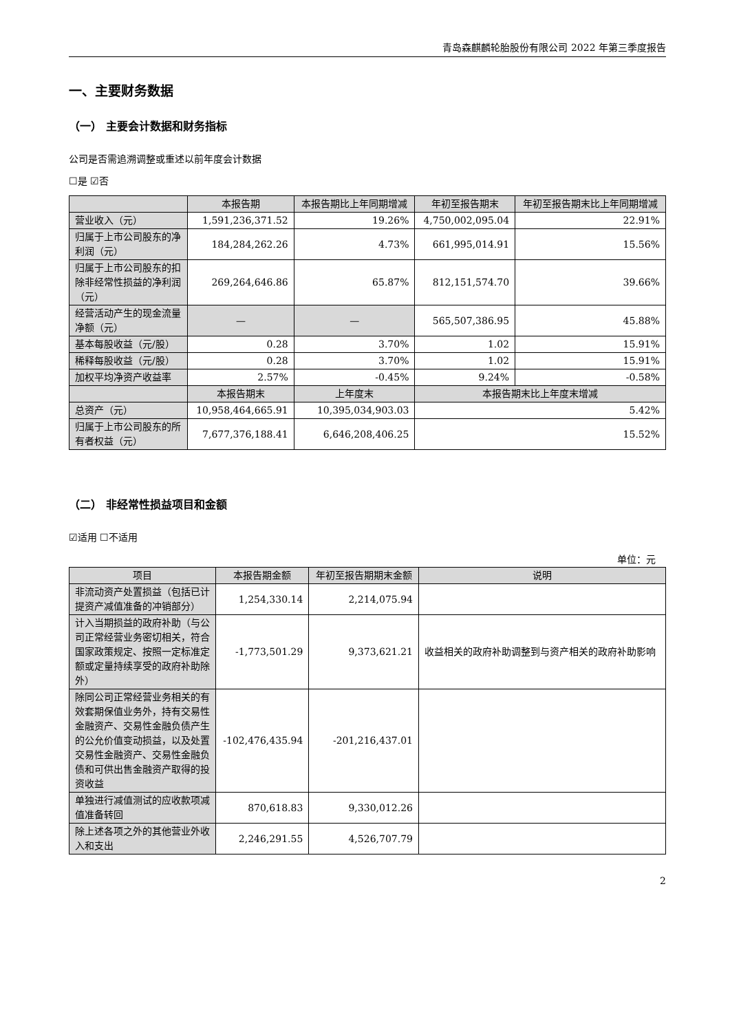青岛森麒麟轮胎股份有限公司 2022 年第三季度报告
一、主要财务数据
（一） 主要会计数据和财务指标
公司是否需追溯调整或重述以前年度会计数据
☐是 ☑否
| | 本报告期 | 本报告期比上年同期增减 | 年初至报告期末 | 年初至报告期末比上年同期增减 |
| --- | --- | --- | --- | --- |
| 营业收入（元） | 1,591,236,371.52 | 19.26% | 4,750,002,095.04 | 22.91% |
| 归属于上市公司股东的净利润（元） | 184,284,262.26 | 4.73% | 661,995,014.91 | 15.56% |
| 归属于上市公司股东的扣除非经常性损益的净利润（元） | 269,264,646.86 | 65.87% | 812,151,574.70 | 39.66% |
| 经营活动产生的现金流量净额（元） | — | — | 565,507,386.95 | 45.88% |
| 基本每股收益（元/股） | 0.28 | 3.70% | 1.02 | 15.91% |
| 稀释每股收益（元/股） | 0.28 | 3.70% | 1.02 | 15.91% |
| 加权平均净资产收益率 | 2.57% | -0.45% | 9.24% | -0.58% |
| | 本报告期末 | 上年度末 | 本报告期末比上年度末增减 | |
| 总资产（元） | 10,958,464,665.91 | 10,395,034,903.03 | 5.42% | |
| 归属于上市公司股东的所有者权益（元） | 7,677,376,188.41 | 6,646,208,406.25 | 15.52% | |
（二） 非经常性损益项目和金额
☑适用 ☐不适用
单位：元
| 项目 | 本报告期金额 | 年初至报告期期末金额 | 说明 |
| --- | --- | --- | --- |
| 非流动资产处置损益（包括已计提资产减值准备的冲销部分） | 1,254,330.14 | 2,214,075.94 | |
| 计入当期损益的政府补助（与公司正常经营业务密切相关，符合国家政策规定、按照一定标准定额或定量持续享受的政府补助除外） | -1,773,501.29 | 9,373,621.21 | 收益相关的政府补助调整到与资产相关的政府补助影响 |
| 除同公司正常经营业务相关的有效套期保值业务外，持有交易性金融资产、交易性金融负债产生的公允价值变动损益，以及处置交易性金融资产、交易性金融负债和可供出售金融资产取得的投资收益 | -102,476,435.94 | -201,216,437.01 | |
| 单独进行减值测试的应收款项减值准备转回 | 870,618.83 | 9,330,012.26 | |
| 除上述各项之外的其他营业外收入和支出 | 2,246,291.55 | 4,526,707.79 | |
2